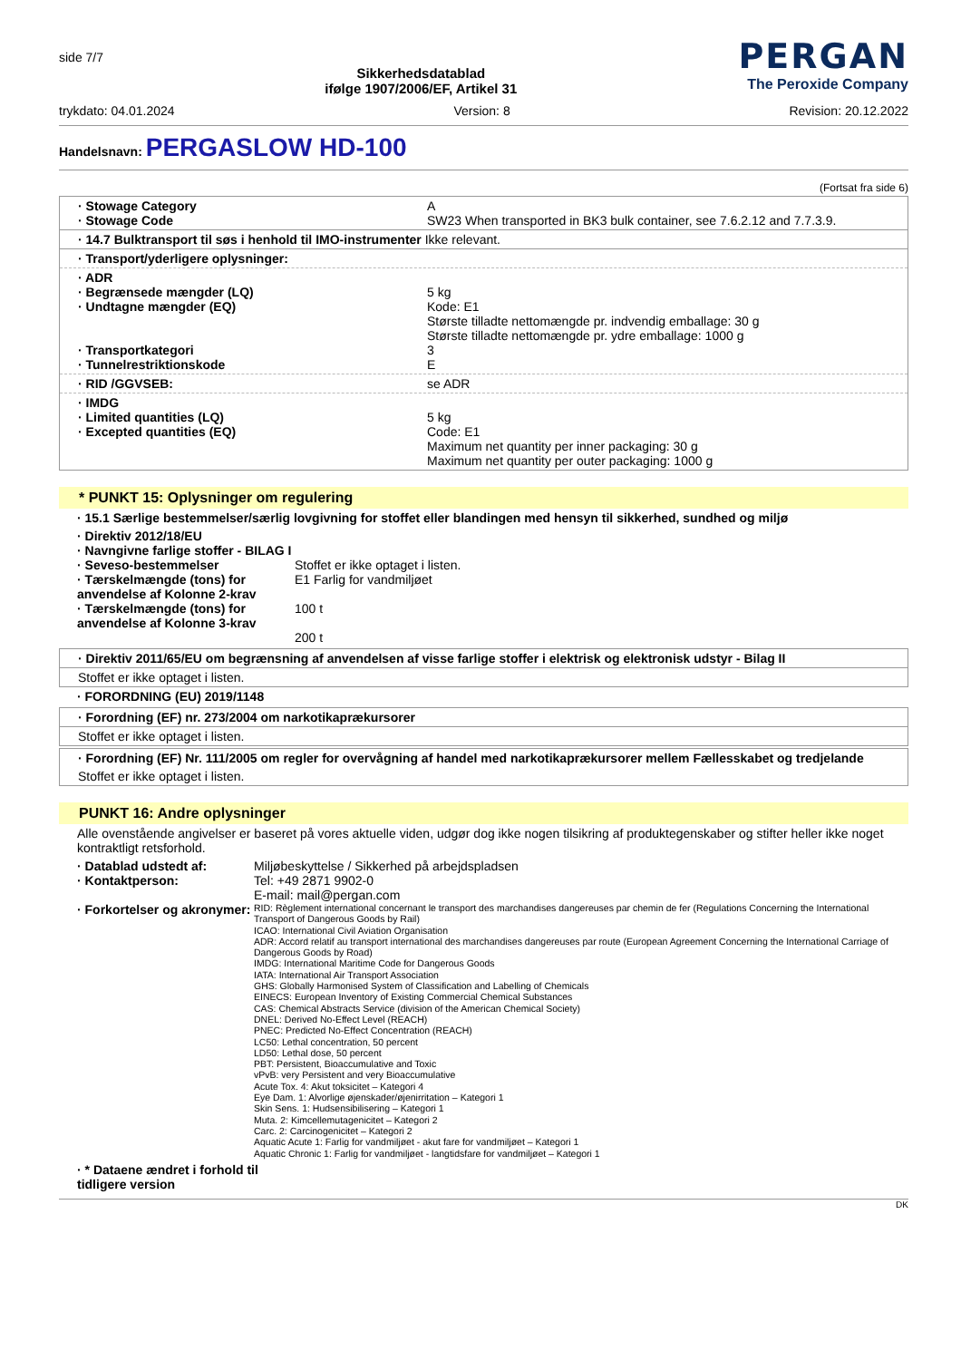side 7/7
Sikkerhedsdatablad
ifølge 1907/2006/EF, Artikel 31
PERGAN
The Peroxide Company
trykdato: 04.01.2024 Version: 8 Revision: 20.12.2022
Handelsnavn: PERGASLOW HD-100
(Fortsat fra side 6)
· Stowage Category
· Stowage Code A
SW23 When transported in BK3 bulk container, see 7.6.2.12 and 7.7.3.9.
· 14.7 Bulktransport til søs i henhold til IMO-instrumenter Ikke relevant.
· Transport/yderligere oplysninger:
· ADR
· Begrænsede mængder (LQ)
· Undtagne mængder (EQ)
· Transportkategori
· Tunnelrestriktionskode
5 kg
Kode: E1
Største tilladte nettomængde pr. indvendig emballage: 30 g
Største tilladte nettomængde pr. ydre emballage: 1000 g
3
E
· RID /GGVSEB: se ADR
· IMDG
· Limited quantities (LQ)
· Excepted quantities (EQ)
5 kg
Code: E1
Maximum net quantity per inner packaging: 30 g
Maximum net quantity per outer packaging: 1000 g
* PUNKT 15: Oplysninger om regulering
· 15.1 Særlige bestemmelser/særlig lovgivning for stoffet eller blandingen med hensyn til sikkerhed, sundhed og miljø
· Direktiv 2012/18/EU
· Navngivne farlige stoffer - BILAG I
· Seveso-bestemmelser
· Tærskelmængde (tons) for anvendelse af Kolonne 2-krav
· Tærskelmængde (tons) for anvendelse af Kolonne 3-krav
Stoffet er ikke optaget i listen.
E1 Farlig for vandmiljøet
100 t
200 t
· Direktiv 2011/65/EU om begrænsning af anvendelsen af visse farlige stoffer i elektrisk og elektronisk udstyr - Bilag II
Stoffet er ikke optaget i listen.
· FORORDNING (EU) 2019/1148
· Forordning (EF) nr. 273/2004 om narkotikaprækursorer
Stoffet er ikke optaget i listen.
· Forordning (EF) Nr. 111/2005 om regler for overvågning af handel med narkotikaprækursorer mellem Fællesskabet og tredjelande
Stoffet er ikke optaget i listen.
PUNKT 16: Andre oplysninger
Alle ovenstående angivelser er baseret på vores aktuelle viden, udgør dog ikke nogen tilsikring af produktegenskaber og stifter heller ikke noget kontraktligt retsforhold.
· Datablad udstedt af:
· Kontaktperson:
· Forkortelser og akronymer: Miljøbeskyttelse / Sikkerhed på arbejdspladsen
Tel: +49 2871 9902-0
E-mail: mail@pergan.com
RID: Règlement international concernant le transport des marchandises dangereuses par chemin de fer (Regulations Concerning the International Transport of Dangerous Goods by Rail)
ICAO: International Civil Aviation Organisation
ADR: Accord relatif au transport international des marchandises dangereuses par route (European Agreement Concerning the International Carriage of Dangerous Goods by Road)
IMDG: International Maritime Code for Dangerous Goods
IATA: International Air Transport Association
GHS: Globally Harmonised System of Classification and Labelling of Chemicals
EINECS: European Inventory of Existing Commercial Chemical Substances
CAS: Chemical Abstracts Service (division of the American Chemical Society)
DNEL: Derived No-Effect Level (REACH)
PNEC: Predicted No-Effect Concentration (REACH)
LC50: Lethal concentration, 50 percent
LD50: Lethal dose, 50 percent
PBT: Persistent, Bioaccumulative and Toxic
vPvB: very Persistent and very Bioaccumulative
Acute Tox. 4: Akut toksicitet – Kategori 4
Eye Dam. 1: Alvorlige øjenskader/øjenirritation – Kategori 1
Skin Sens. 1: Hudsensibilisering – Kategori 1
Muta. 2: Kimcellemutagenicitet – Kategori 2
Carc. 2: Carcinogenicitet – Kategori 2
Aquatic Acute 1: Farlig for vandmiljøet - akut fare for vandmiljøet – Kategori 1
Aquatic Chronic 1: Farlig for vandmiljøet - langtidsfare for vandmiljøet – Kategori 1
· * Dataene ændret i forhold til tidligere version
DK